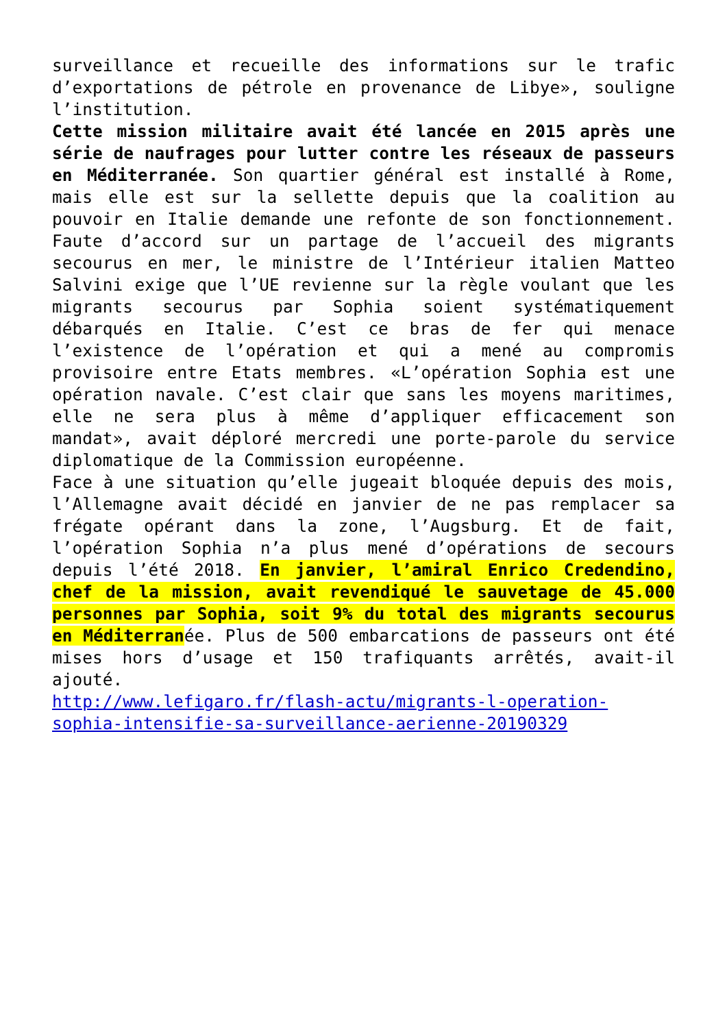surveillance et recueille des informations sur le trafic d’exportations de pétrole en provenance de Libye», souligne l’institution.
Cette mission militaire avait été lancée en 2015 après une série de naufrages pour lutter contre les réseaux de passeurs en Méditerranée. Son quartier général est installé à Rome, mais elle est sur la sellette depuis que la coalition au pouvoir en Italie demande une refonte de son fonctionnement. Faute d’accord sur un partage de l’accueil des migrants secourus en mer, le ministre de l’Intérieur italien Matteo Salvini exige que l’UE revienne sur la règle voulant que les migrants secourus par Sophia soient systématiquement débarqués en Italie. C’est ce bras de fer qui menace l’existence de l’opération et qui a mené au compromis provisoire entre Etats membres. «L’opération Sophia est une opération navale. C’est clair que sans les moyens maritimes, elle ne sera plus à même d’appliquer efficacement son mandat», avait déploré mercredi une porte-parole du service diplomatique de la Commission européenne.
Face à une situation qu’elle jugeait bloquée depuis des mois, l’Allemagne avait décidé en janvier de ne pas remplacer sa frégate opérant dans la zone, l’Augsburg. Et de fait, l’opération Sophia n’a plus mené d’opérations de secours depuis l’été 2018. En janvier, l’amiral Enrico Credendino, chef de la mission, avait revendiqué le sauvetage de 45.000 personnes par Sophia, soit 9% du total des migrants secourus en Méditerranée. Plus de 500 embarcations de passeurs ont été mises hors d’usage et 150 trafiquants arrêtés, avait-il ajouté.
http://www.lefigaro.fr/flash-actu/migrants-l-operation-sophia-intensifie-sa-surveillance-aerienne-20190329